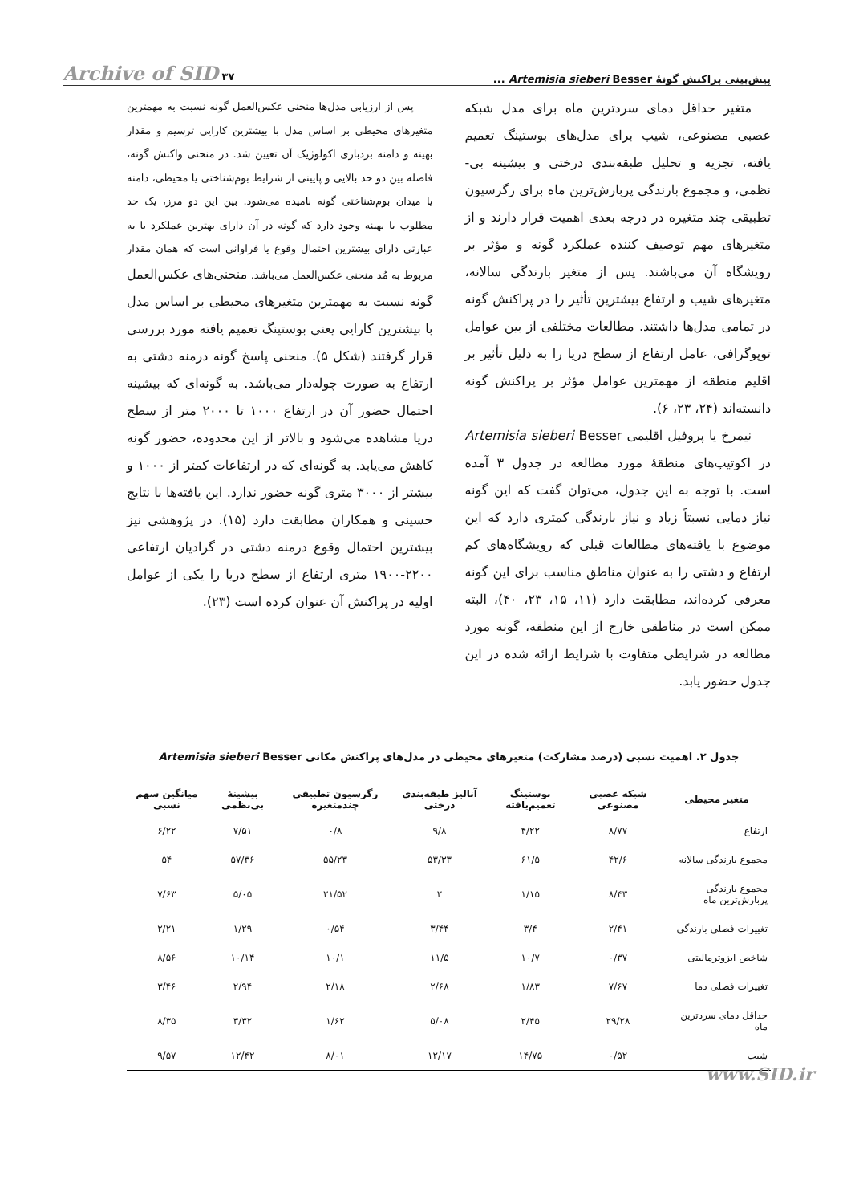پیش‌بینی پراکنش گونۀ Artemisia sieberi Besser ... Archive of SID ۳۷
متغیر حداقل دمای سردترین ماه برای مدل شبکه عصبی مصنوعی، شیب برای مدل‌های بوستینگ تعمیم یافته، تجزیه و تحلیل طبقه‌بندی درختی و بیشینه بی-نظمی، و مجموع بارندگی پربارش‌ترین ماه برای رگرسیون تطبیقی چند متغیره در درجه بعدی اهمیت قرار دارند و از متغیرهای مهم توصیف کننده عملکرد گونه و مؤثر بر رویشگاه آن می‌باشند. پس از متغیر بارندگی سالانه، متغیرهای شیب و ارتفاع بیشترین تأثیر را در پراکنش گونه در تمامی مدل‌ها داشتند. مطالعات مختلفی از بین عوامل توپوگرافی، عامل ارتفاع از سطح دریا را به دلیل تأثیر بر اقلیم منطقه از مهمترین عوامل مؤثر بر پراکنش گونه دانسته‌اند (۲۴، ۲۳، ۶).
نیمرخ یا پروفیل اقلیمی Artemisia sieberi Besser در اکوتیپ‌های منطقۀ مورد مطالعه در جدول ۳ آمده است. با توجه به این جدول، می‌توان گفت که این گونه نیاز دمایی نسبتاً زیاد و نیاز بارندگی کمتری دارد که این موضوع با یافته‌های مطالعات قبلی که رویشگاه‌های کم ارتفاع و دشتی را به عنوان مناطق مناسب برای این گونه معرفی کرده‌اند، مطابقت دارد (۱۱، ۱۵، ۲۳، ۴۰)، البته ممکن است در مناطقی خارج از این منطقه، گونه مورد مطالعه در شرایطی متفاوت با شرایط ارائه شده در این جدول حضور یابد.
پس از ارزیابی مدل‌ها منحنی عکس‌العمل گونه نسبت به مهمترین متغیرهای محیطی بر اساس مدل با بیشترین کارایی ترسیم و مقدار بهینه و دامنه بردباری اکولوژیک آن تعیین شد. در منحنی واکنش گونه، فاصله بین دو حد بالایی و پایینی از شرایط بوم‌شناختی یا محیطی، دامنه یا میدان بوم‌شناختی گونه نامیده می‌شود. بین این دو مرز، یک حد مطلوب یا بهینه وجود دارد که گونه در آن دارای بهترین عملکرد یا به عبارتی دارای بیشترین احتمال وقوع یا فراوانی است که همان مقدار مربوط به مُد منحنی عکس‌العمل می‌باشد. منحنی‌های عکس‌العمل گونه نسبت به مهمترین متغیرهای محیطی بر اساس مدل با بیشترین کارایی یعنی بوستینگ تعمیم یافته مورد بررسی قرار گرفتند (شکل ۵). منحنی پاسخ گونه درمنه دشتی به ارتفاع به صورت چوله‌دار می‌باشد. به گونه‌ای که بیشینه احتمال حضور آن در ارتفاع ۱۰۰۰ تا ۲۰۰۰ متر از سطح دریا مشاهده می‌شود و بالاتر از این محدوده، حضور گونه کاهش می‌یابد. به گونه‌ای که در ارتفاعات کمتر از ۱۰۰۰ و بیشتر از ۳۰۰۰ متری گونه حضور ندارد. این یافته‌ها با نتایج حسینی و همکاران مطابقت دارد (۱۵). در پژوهشی نیز بیشترین احتمال وقوع درمنه دشتی در گرادیان ارتفاعی ۲۲۰۰-۱۹۰۰ متری ارتفاع از سطح دریا را یکی از عوامل اولیه در پراکنش آن عنوان کرده است (۲۳).
جدول ۲. اهمیت نسبی (درصد مشارکت) متغیرهای محیطی در مدل‌های پراکنش مکانی Artemisia sieberi Besser
| متغیر محیطی | شبکه عصبی مصنوعی | بوستینگ تعمیم‌یافته | آنالیز طبقه‌بندی درختی | رگرسیون تطبیقی چندمتغیره | بیشینۀ بی‌نظمی | میانگین سهم نسبی |
| --- | --- | --- | --- | --- | --- | --- |
| ارتفاع | ۸/۷۷ | ۴/۲۲ | ۹/۸ | ۰/۸ | ۷/۵۱ | ۶/۲۲ |
| مجموع بارندگی سالانه | ۴۲/۶ | ۶۱/۵ | ۵۳/۳۳ | ۵۵/۲۳ | ۵۷/۳۶ | ۵۴ |
| مجموع بارندگی پربارش‌ترین ماه | ۸/۴۳ | ۱/۱۵ | ۲ | ۲۱/۵۲ | ۵/۰۵ | ۷/۶۳ |
| تغییرات فصلی بارندگی | ۲/۴۱ | ۳/۴ | ۳/۴۴ | ۰/۵۴ | ۱/۲۹ | ۲/۲۱ |
| شاخص ایزوترمالیتی | ۰/۳۷ | ۱۰/۷ | ۱۱/۵ | ۱۰/۱ | ۱۰/۱۴ | ۸/۵۶ |
| تغییرات فصلی دما | ۷/۶۷ | ۱/۸۳ | ۲/۶۸ | ۲/۱۸ | ۲/۹۴ | ۳/۴۶ |
| حداقل دمای سردترین ماه | ۲۹/۲۸ | ۲/۴۵ | ۵/۰۸ | ۱/۶۲ | ۳/۳۲ | ۸/۳۵ |
| شیب | ۰/۵۲ | ۱۴/۷۵ | ۱۲/۱۷ | ۸/۰۱ | ۱۲/۴۲ | ۹/۵۷ |
www.SID.ir